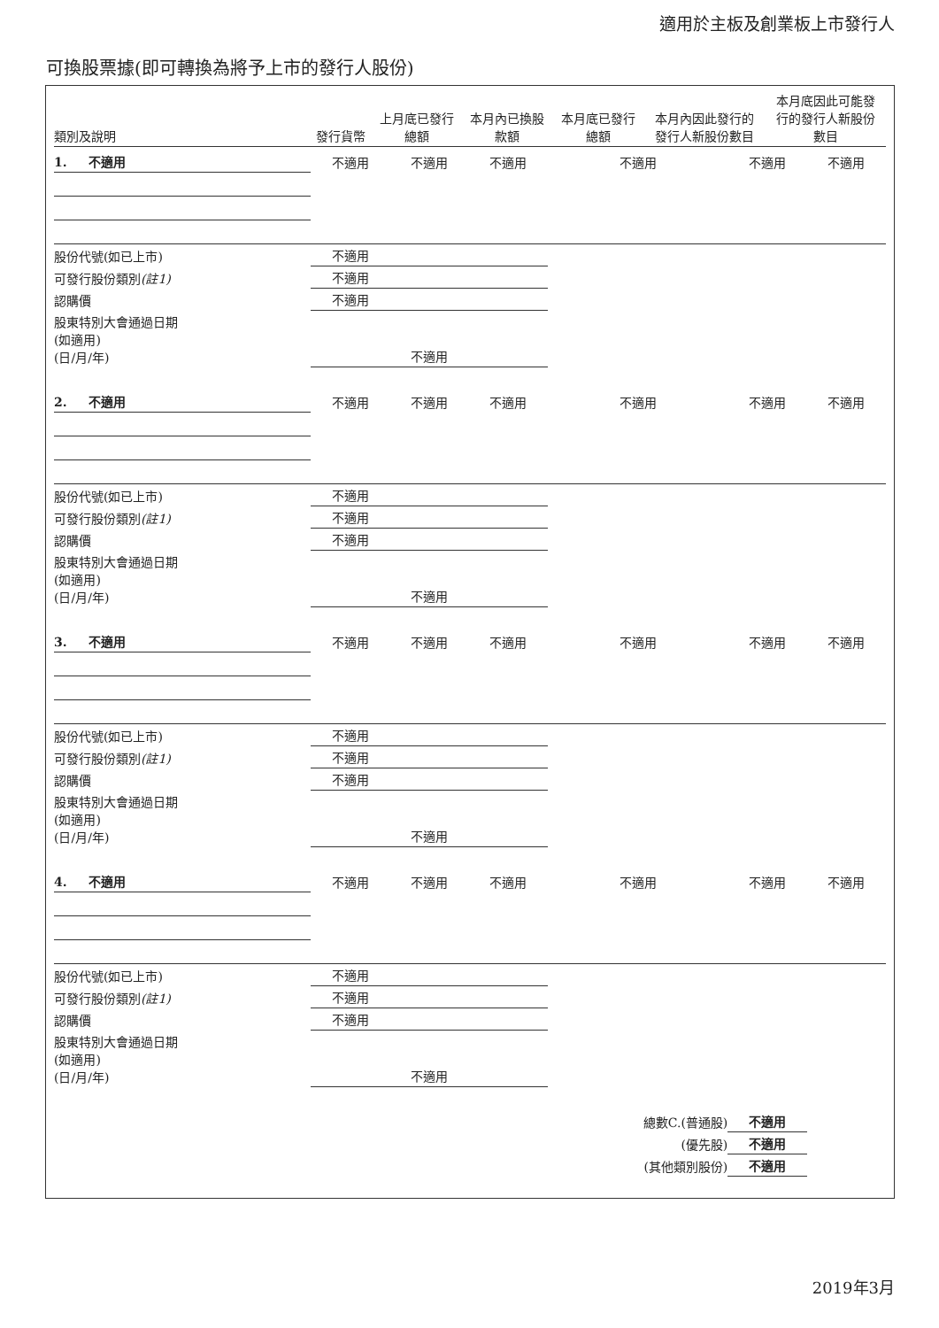適用於主板及創業板上市發行人
可換股票據(即可轉換為將予上市的發行人股份)
| 類別及說明 | 發行貨幣 | 上月底已發行 總額 | 本月內已換股 款額 | 本月底已發行 總額 | 本月內因此發行的 發行人新股份數目 | 本月底因此可能發 行的發行人新股份 數目 |
| --- | --- | --- | --- | --- | --- | --- |
| 1. 不適用 | 不適用 | 不適用 | 不適用 | 不適用 | 不適用 | 不適用 |
| 股份代號(如已上市) | 不適用 | | | | | |
| 可發行股份類別 (註1) | 不適用 | | | | | |
| 認購價 | 不適用 | | | | | |
| 股東特別大會通過日期 (如適用) (日/月/年) | 不適用 | | | | | |
| 2. 不適用 | 不適用 | 不適用 | 不適用 | 不適用 | 不適用 | 不適用 |
| 股份代號(如已上市) | 不適用 | | | | | |
| 可發行股份類別 (註1) | 不適用 | | | | | |
| 認購價 | 不適用 | | | | | |
| 股東特別大會通過日期 (如適用) (日/月/年) | 不適用 | | | | | |
| 3. 不適用 | 不適用 | 不適用 | 不適用 | 不適用 | 不適用 | 不適用 |
| 股份代號(如已上市) | 不適用 | | | | | |
| 可發行股份類別 (註1) | 不適用 | | | | | |
| 認購價 | 不適用 | | | | | |
| 股東特別大會通過日期 (如適用) (日/月/年) | 不適用 | | | | | |
| 4. 不適用 | 不適用 | 不適用 | 不適用 | 不適用 | 不適用 | 不適用 |
| 股份代號(如已上市) | 不適用 | | | | | |
| 可發行股份類別 (註1) | 不適用 | | | | | |
| 認購價 | 不適用 | | | | | |
| 股東特別大會通過日期 (如適用) (日/月/年) | 不適用 | | | | | |
| | | | | 總數C.(普通股) | 不適用 | |
| | | | | (優先股) | 不適用 | |
| | | | | (其他類別股份) | 不適用 | |
2019年3月